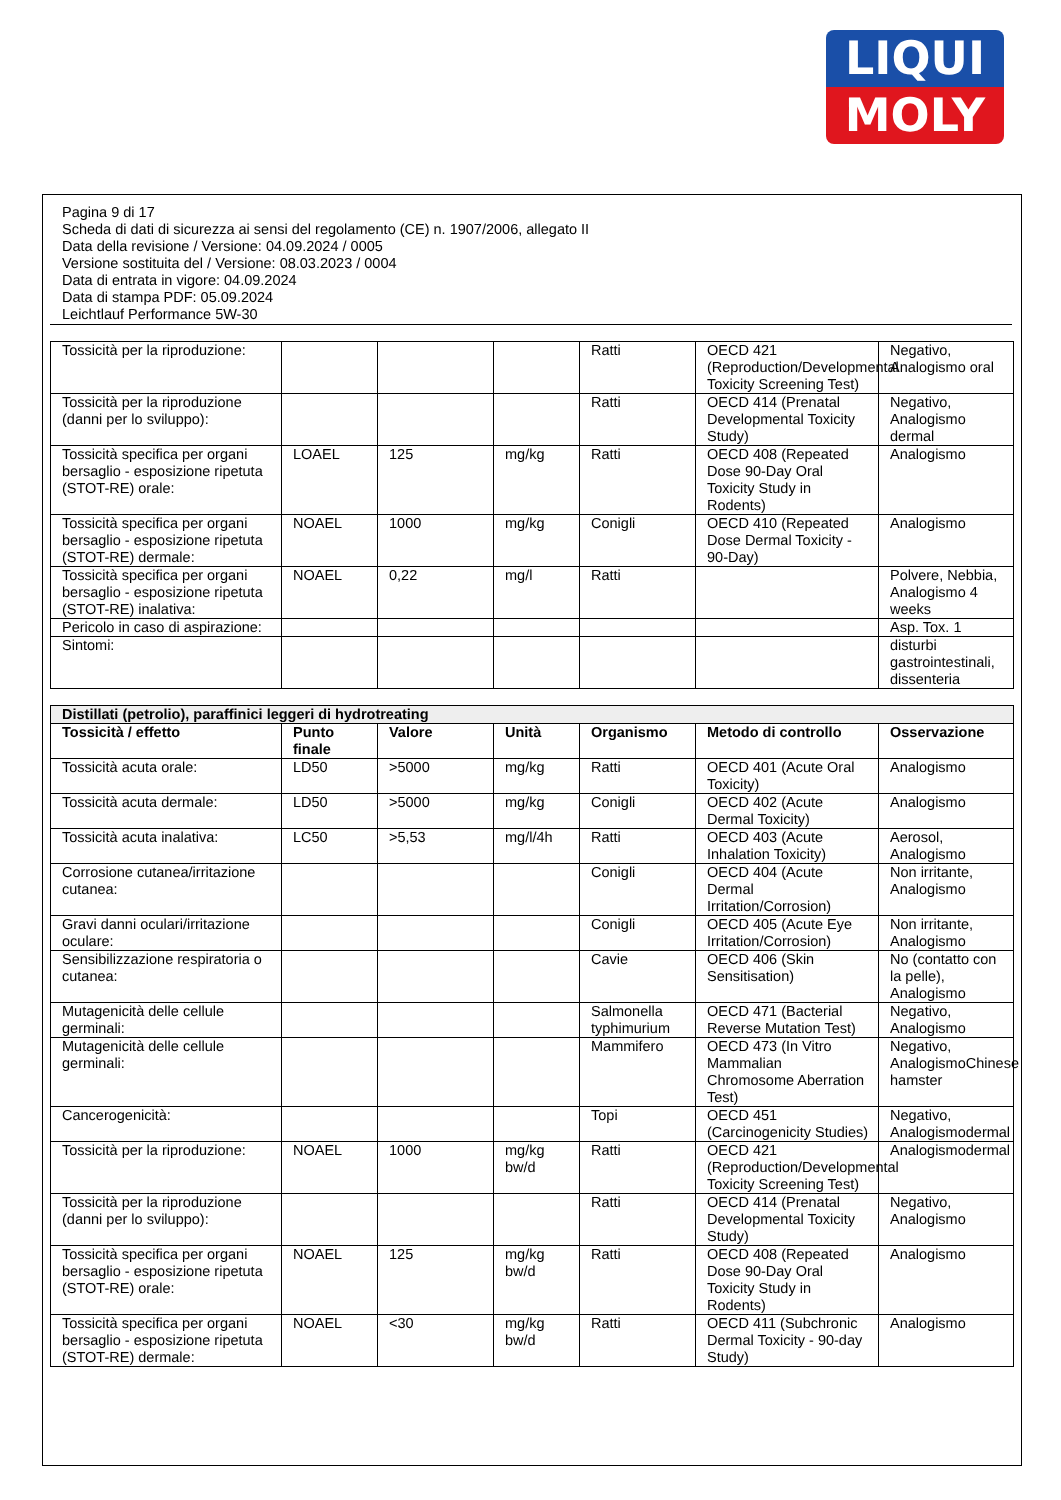LIQUI
MOLY
Pagina 9 di 17
Scheda di dati di sicurezza ai sensi del regolamento (CE) n. 1907/2006, allegato II
Data della revisione / Versione: 04.09.2024 / 0005
Versione sostituita del / Versione: 08.03.2023 / 0004
Data di entrata in vigore: 04.09.2024
Data di stampa PDF: 05.09.2024
Leichtlauf Performance 5W-30
| Tossicità per la riproduzione: | | | | Ratti | OECD 421 (Reproduction/Developmental Toxicity Screening Test) | Negativo, Analogismo oral |
| Tossicità per la riproduzione (danni per lo sviluppo): | | | | Ratti | OECD 414 (Prenatal Developmental Toxicity Study) | Negativo, Analogismo dermal |
| Tossicità specifica per organi bersaglio - esposizione ripetuta (STOT-RE) orale: | LOAEL | 125 | mg/kg | Ratti | OECD 408 (Repeated Dose 90-Day Oral Toxicity Study in Rodents) | Analogismo |
| Tossicità specifica per organi bersaglio - esposizione ripetuta (STOT-RE) dermale: | NOAEL | 1000 | mg/kg | Conigli | OECD 410 (Repeated Dose Dermal Toxicity - 90-Day) | Analogismo |
| Tossicità specifica per organi bersaglio - esposizione ripetuta (STOT-RE) inalativa: | NOAEL | 0,22 | mg/l | Ratti | | Polvere, Nebbia, Analogismo 4 weeks |
| Pericolo in caso di aspirazione: | | | | | | Asp. Tox. 1 |
| Sintomi: | | | | | | disturbi gastrointestinali, dissenteria |
| Distillati (petrolio), paraffinici leggeri di hydrotreating | | | | | | |
| Tossicità / effetto | Punto finale | Valore | Unità | Organismo | Metodo di controllo | Osservazione |
| Tossicità acuta orale: | LD50 | >5000 | mg/kg | Ratti | OECD 401 (Acute Oral Toxicity) | Analogismo |
| Tossicità acuta dermale: | LD50 | >5000 | mg/kg | Conigli | OECD 402 (Acute Dermal Toxicity) | Analogismo |
| Tossicità acuta inalativa: | LC50 | >5,53 | mg/l/4h | Ratti | OECD 403 (Acute Inhalation Toxicity) | Aerosol, Analogismo |
| Corrosione cutanea/irritazione cutanea: | | | | Conigli | OECD 404 (Acute Dermal Irritation/Corrosion) | Non irritante, Analogismo |
| Gravi danni oculari/irritazione oculare: | | | | Conigli | OECD 405 (Acute Eye Irritation/Corrosion) | Non irritante, Analogismo |
| Sensibilizzazione respiratoria o cutanea: | | | | Cavie | OECD 406 (Skin Sensitisation) | No (contatto con la pelle), Analogismo |
| Mutagenicità delle cellule germinali: | | | | Salmonella typhimurium | OECD 471 (Bacterial Reverse Mutation Test) | Negativo, Analogismo |
| Mutagenicità delle cellule germinali: | | | | Mammifero | OECD 473 (In Vitro Mammalian Chromosome Aberration Test) | Negativo, AnalogismoChinese hamster |
| Cancerogenicità: | | | | Topi | OECD 451 (Carcinogenicity Studies) | Negativo, Analogismodermal |
| Tossicità per la riproduzione: | NOAEL | 1000 | mg/kg bw/d | Ratti | OECD 421 (Reproduction/Developmental Toxicity Screening Test) | Analogismodermal |
| Tossicità per la riproduzione (danni per lo sviluppo): | | | | Ratti | OECD 414 (Prenatal Developmental Toxicity Study) | Negativo, Analogismo |
| Tossicità specifica per organi bersaglio - esposizione ripetuta (STOT-RE) orale: | NOAEL | 125 | mg/kg bw/d | Ratti | OECD 408 (Repeated Dose 90-Day Oral Toxicity Study in Rodents) | Analogismo |
| Tossicità specifica per organi bersaglio - esposizione ripetuta (STOT-RE) dermale: | NOAEL | <30 | mg/kg bw/d | Ratti | OECD 411 (Subchronic Dermal Toxicity - 90-day Study) | Analogismo |